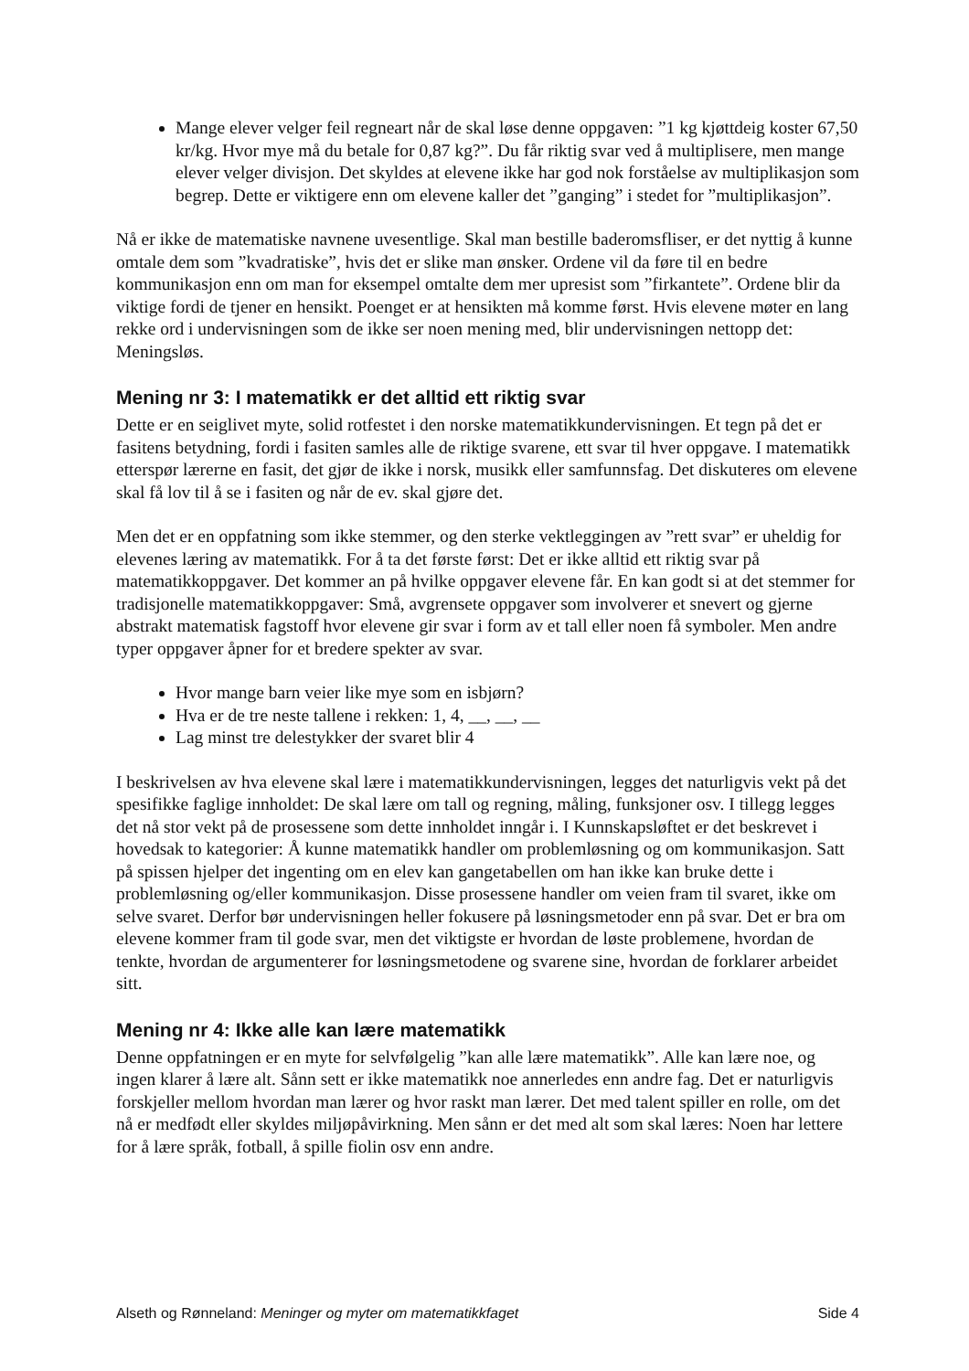Mange elever velger feil regneart når de skal løse denne oppgaven: ”1 kg kjøttdeig koster 67,50 kr/kg. Hvor mye må du betale for 0,87 kg?”. Du får riktig svar ved å multiplisere, men mange elever velger divisjon. Det skyldes at elevene ikke har god nok forståelse av multiplikasjon som begrep. Dette er viktigere enn om elevene kaller det ”ganging” i stedet for ”multiplikasjon”.
Nå er ikke de matematiske navnene uvesentlige. Skal man bestille baderomsfliser, er det nyttig å kunne omtale dem som ”kvadratiske”, hvis det er slike man ønsker. Ordene vil da føre til en bedre kommunikasjon enn om man for eksempel omtalte dem mer upresist som ”firkantete”. Ordene blir da viktige fordi de tjener en hensikt. Poenget er at hensikten må komme først. Hvis elevene møter en lang rekke ord i undervisningen som de ikke ser noen mening med, blir undervisningen nettopp det: Meningsløs.
Mening nr 3: I matematikk er det alltid ett riktig svar
Dette er en seiglivet myte, solid rotfestet i den norske matematikkundervisningen. Et tegn på det er fasitens betydning, fordi i fasiten samles alle de riktige svarene, ett svar til hver oppgave. I matematikk etterspør lærerne en fasit, det gjør de ikke i norsk, musikk eller samfunnsfag. Det diskuteres om elevene skal få lov til å se i fasiten og når de ev. skal gjøre det.
Men det er en oppfatning som ikke stemmer, og den sterke vektleggingen av ”rett svar” er uheldig for elevenes læring av matematikk. For å ta det første først: Det er ikke alltid ett riktig svar på matematikkoppgaver. Det kommer an på hvilke oppgaver elevene får. En kan godt si at det stemmer for tradisjonelle matematikkoppgaver: Små, avgrensete oppgaver som involverer et snevert og gjerne abstrakt matematisk fagstoff hvor elevene gir svar i form av et tall eller noen få symboler. Men andre typer oppgaver åpner for et bredere spekter av svar.
Hvor mange barn veier like mye som en isbjørn?
Hva er de tre neste tallene i rekken: 1, 4, __, __, __
Lag minst tre delestykker der svaret blir 4
I beskrivelsen av hva elevene skal lære i matematikkundervisningen, legges det naturligvis vekt på det spesifikke faglige innholdet: De skal lære om tall og regning, måling, funksjoner osv. I tillegg legges det nå stor vekt på de prosessene som dette innholdet inngår i. I Kunnskapsløftet er det beskrevet i hovedsak to kategorier: Å kunne matematikk handler om problemløsning og om kommunikasjon. Satt på spissen hjelper det ingenting om en elev kan gangetabellen om han ikke kan bruke dette i problemløsning og/eller kommunikasjon. Disse prosessene handler om veien fram til svaret, ikke om selve svaret. Derfor bør undervisningen heller fokusere på løsningsmetoder enn på svar. Det er bra om elevene kommer fram til gode svar, men det viktigste er hvordan de løste problemene, hvordan de tenkte, hvordan de argumenterer for løsningsmetodene og svarene sine, hvordan de forklarer arbeidet sitt.
Mening nr 4: Ikke alle kan lære matematikk
Denne oppfatningen er en myte for selvfølgelig ”kan alle lære matematikk”. Alle kan lære noe, og ingen klarer å lære alt. Sånn sett er ikke matematikk noe annerledes enn andre fag. Det er naturligvis forskjeller mellom hvordan man lærer og hvor raskt man lærer. Det med talent spiller en rolle, om det nå er medfødt eller skyldes miljøpåvirkning. Men sånn er det med alt som skal læres: Noen har lettere for å lære språk, fotball, å spille fiolin osv enn andre.
Alseth og Rønneland: Meninger og myter om matematikkfaget Side 4